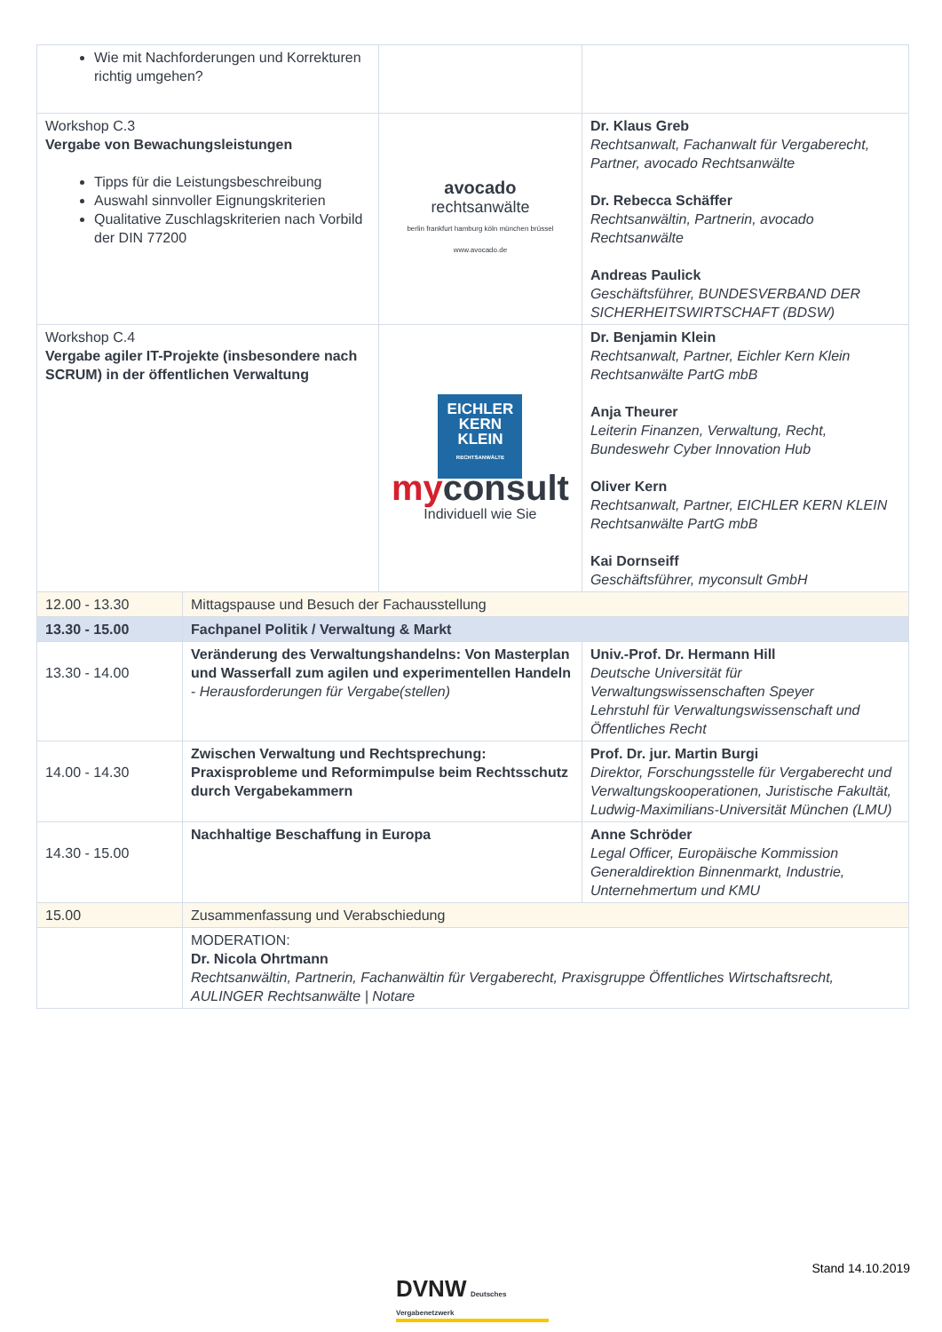| Wie mit Nachforderungen und Korrekturen richtig umgehen? | | | |
| Workshop C.3 Vergabe von Bewachungsleistungen Tipps für die Leistungsbeschreibung Auswahl sinnvoller Eignungskriterien Qualitative Zuschlagskriterien nach Vorbild der DIN 77200 | | avocado rechtsanwälte berlin frankfurt hamburg köln münchen brüssel www.avocado.de | Dr. Klaus Greb Rechtsanwalt, Fachanwalt für Vergaberecht, Partner, avocado Rechtsanwälte Dr. Rebecca Schäffer Rechtsanwältin, Partnerin, avocado Rechtsanwälte Andreas Paulick Geschäftsführer, BUNDESVERBAND DER SICHERHEITSWIRTSCHAFT (BDSW) |
| Workshop C.4 Vergabe agiler IT-Projekte (insbesondere nach SCRUM) in der öffentlichen Verwaltung | | EICHLER KERN KLEIN RECHTSANWÄLTE my consult Individuell wie Sie | Dr. Benjamin Klein Rechtsanwalt, Partner, Eichler Kern Klein Rechtsanwälte PartG mbB Anja Theurer Leiterin Finanzen, Verwaltung, Recht, Bundeswehr Cyber Innovation Hub Oliver Kern Rechtsanwalt, Partner, EICHLER KERN KLEIN Rechtsanwälte PartG mbB Kai Dornseiff Geschäftsführer, myconsult GmbH |
| 12.00 - 13.30 | Mittagspause und Besuch der Fachausstellung | | |
| 13.30 - 15.00 | Fachpanel Politik / Verwaltung & Markt | | |
| 13.30 - 14.00 | Veränderung des Verwaltungshandelns: Von Masterplan und Wasserfall zum agilen und experimentellen Handeln - Herausforderungen für Vergabe(stellen) | | Univ.-Prof. Dr. Hermann Hill Deutsche Universität für Verwaltungswissenschaften Speyer Lehrstuhl für Verwaltungswissenschaft und Öffentliches Recht |
| 14.00 - 14.30 | Zwischen Verwaltung und Rechtsprechung: Praxisprobleme und Reformimpulse beim Rechtsschutz durch Vergabekammern | | Prof. Dr. jur. Martin Burgi Direktor, Forschungsstelle für Vergaberecht und Verwaltungskooperationen, Juristische Fakultät, Ludwig-Maximilians-Universität München (LMU) |
| 14.30 - 15.00 | Nachhaltige Beschaffung in Europa | | Anne Schröder Legal Officer, Europäische Kommission Generaldirektion Binnenmarkt, Industrie, Unternehmertum und KMU |
| 15.00 | Zusammenfassung und Verabschiedung | | |
| | MODERATION: Dr. Nicola Ohrtmann Rechtsanwältin, Partnerin, Fachanwältin für Vergaberecht, Praxisgruppe Öffentliches Wirtschaftsrecht, AULINGER Rechtsanwälte / Notare | | |
Stand 14.10.2019
DVNW Deutsches Vergabenetzwerk